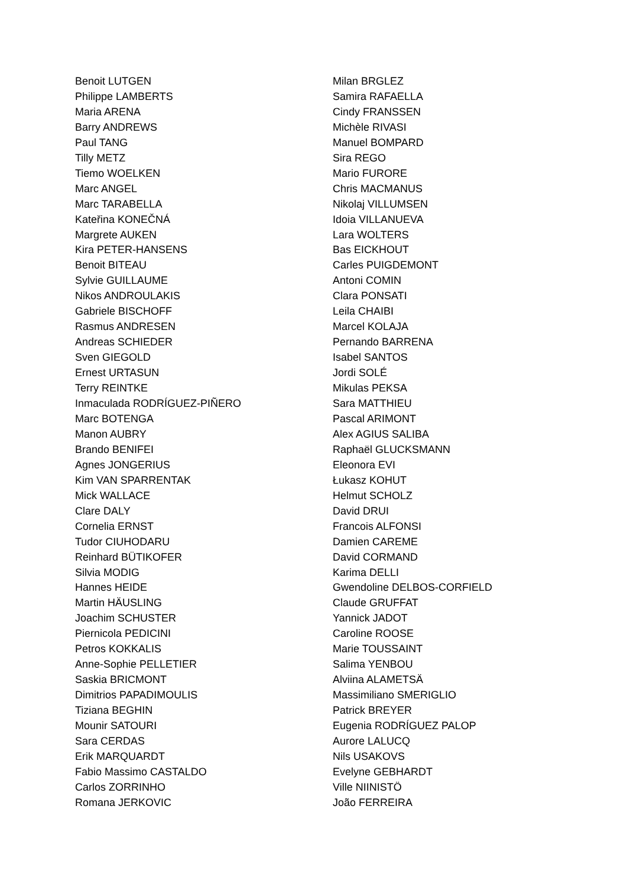Benoit LUTGEN
Philippe LAMBERTS
Maria ARENA
Barry ANDREWS
Paul TANG
Tilly METZ
Tiemo WOELKEN
Marc ANGEL
Marc TARABELLA
Kateřina KONEČNÁ
Margrete AUKEN
Kira PETER-HANSENS
Benoit BITEAU
Sylvie GUILLAUME
Nikos ANDROULAKIS
Gabriele BISCHOFF
Rasmus ANDRESEN
Andreas SCHIEDER
Sven GIEGOLD
Ernest URTASUN
Terry REINTKE
Inmaculada RODRÍGUEZ-PIÑERO
Marc BOTENGA
Manon AUBRY
Brando BENIFEI
Agnes JONGERIUS
Kim VAN SPARRENTAK
Mick WALLACE
Clare DALY
Cornelia ERNST
Tudor CIUHODARU
Reinhard BÜTIKOFER
Silvia MODIG
Hannes HEIDE
Martin HÄUSLING
Joachim SCHUSTER
Piernicola PEDICINI
Petros KOKKALIS
Anne-Sophie PELLETIER
Saskia BRICMONT
Dimitrios PAPADIMOULIS
Tiziana BEGHIN
Mounir SATOURI
Sara CERDAS
Erik MARQUARDT
Fabio Massimo CASTALDO
Carlos ZORRINHO
Romana JERKOVIC
Milan BRGLEZ
Samira RAFAELLA
Cindy FRANSSEN
Michèle RIVASI
Manuel BOMPARD
Sira REGO
Mario FURORE
Chris MACMANUS
Nikolaj VILLUMSEN
Idoia VILLANUEVA
Lara WOLTERS
Bas EICKHOUT
Carles PUIGDEMONT
Antoni COMIN
Clara PONSATI
Leila CHAIBI
Marcel KOLAJA
Pernando BARRENA
Isabel SANTOS
Jordi SOLÉ
Mikulas PEKSA
Sara MATTHIEU
Pascal ARIMONT
Alex AGIUS SALIBA
Raphaël GLUCKSMANN
Eleonora EVI
Łukasz KOHUT
Helmut SCHOLZ
David DRUI
Francois ALFONSI
Damien CAREME
David CORMAND
Karima DELLI
Gwendoline DELBOS-CORFIELD
Claude GRUFFAT
Yannick JADOT
Caroline ROOSE
Marie TOUSSAINT
Salima YENBOU
Alviina ALAMETSÄ
Massimiliano SMERIGLIO
Patrick BREYER
Eugenia RODRÍGUEZ PALOP
Aurore LALUCQ
Nils USAKOVS
Evelyne GEBHARDT
Ville NIINISTÖ
João FERREIRA